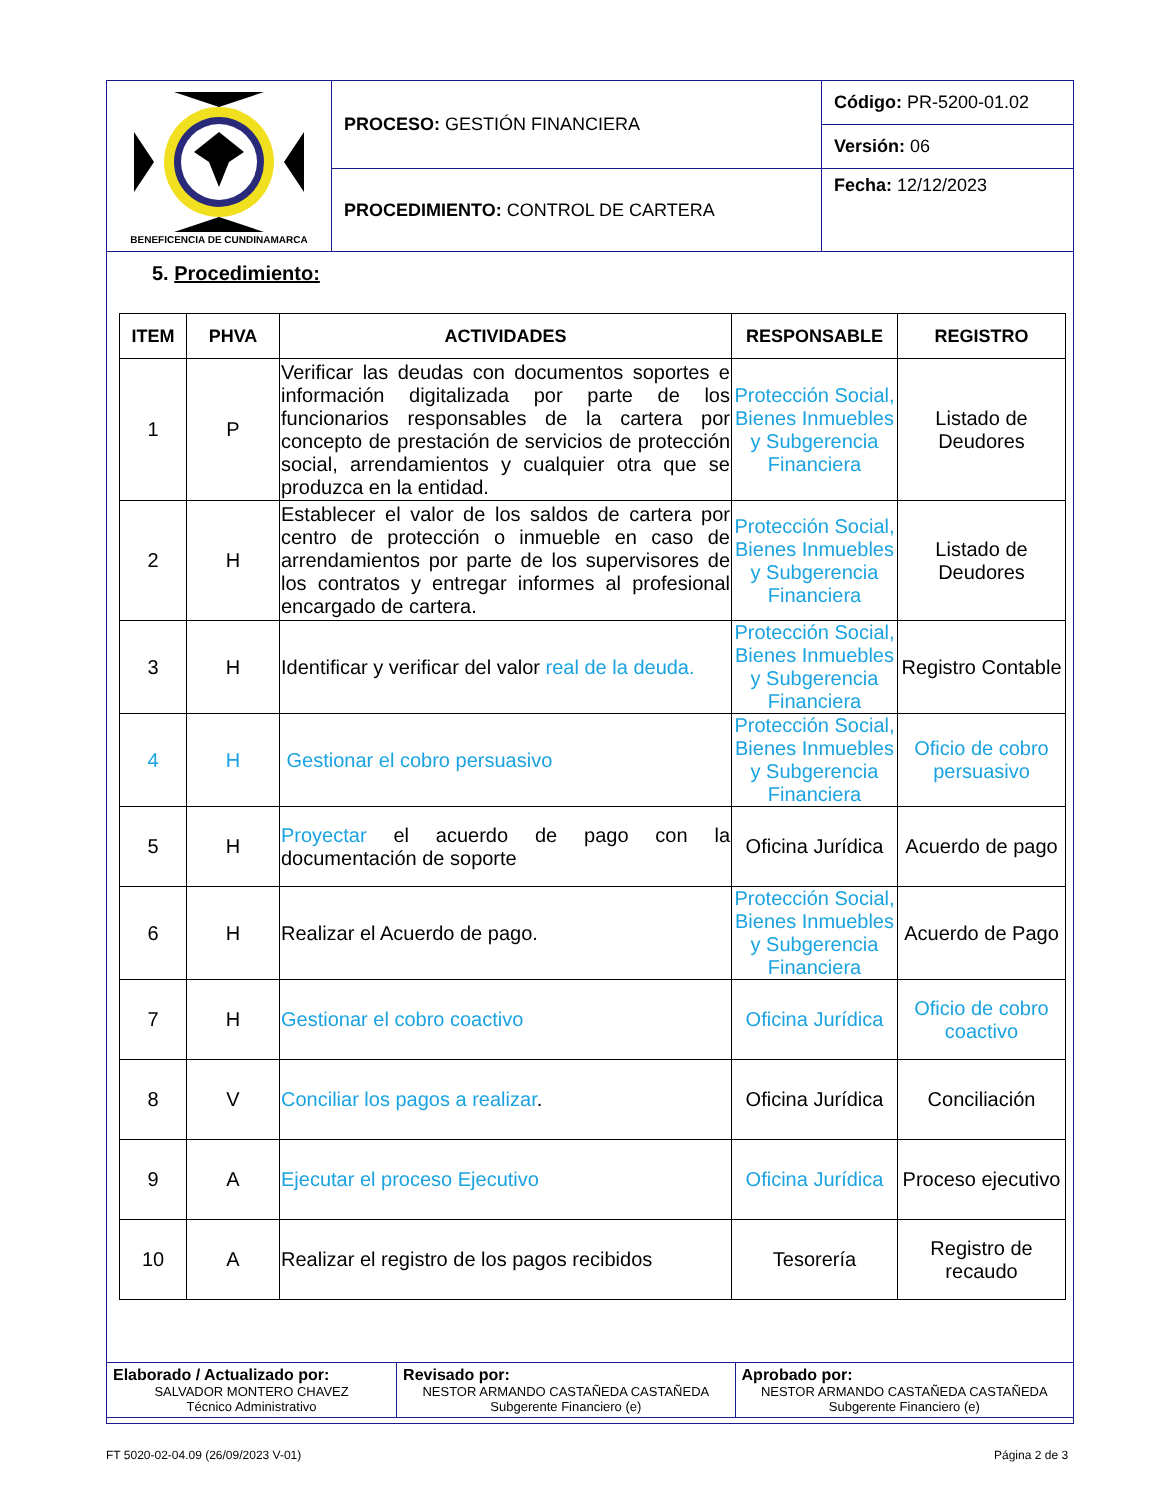| BENEFICENCIA DE CUNDINAMARCA | PROCESO: GESTIÓN FINANCIERA | Código: PR-5200-01.02 |
| | | Versión: 06 |
| | PROCEDIMIENTO: CONTROL DE CARTERA | Fecha: 12/12/2023 |
5. Procedimiento:
| ITEM | PHVA | ACTIVIDADES | RESPONSABLE | REGISTRO |
| --- | --- | --- | --- | --- |
| 1 | P | Verificar las deudas con documentos soportes e información digitalizada por parte de los funcionarios responsables de la cartera por concepto de prestación de servicios de protección social, arrendamientos y cualquier otra que se produzca en la entidad. | Protección Social, Bienes Inmuebles y Subgerencia Financiera | Listado de Deudores |
| 2 | H | Establecer el valor de los saldos de cartera por centro de protección o inmueble en caso de arrendamientos por parte de los supervisores de los contratos y entregar informes al profesional encargado de cartera. | Protección Social, Bienes Inmuebles y Subgerencia Financiera | Listado de Deudores |
| 3 | H | Identificar y verificar del valor real de la deuda. | Protección Social, Bienes Inmuebles y Subgerencia Financiera | Registro Contable |
| 4 | H | Gestionar el cobro persuasivo | Protección Social, Bienes Inmuebles y Subgerencia Financiera | Oficio de cobro persuasivo |
| 5 | H | Proyectar el acuerdo de pago con la documentación de soporte | Oficina Jurídica | Acuerdo de pago |
| 6 | H | Realizar el Acuerdo de pago. | Protección Social, Bienes Inmuebles y Subgerencia Financiera | Acuerdo de Pago |
| 7 | H | Gestionar el cobro coactivo | Oficina Jurídica | Oficio de cobro coactivo |
| 8 | V | Conciliar los pagos a realizar . | Oficina Jurídica | Conciliación |
| 9 | A | Ejecutar el proceso Ejecutivo | Oficina Jurídica | Proceso ejecutivo |
| 10 | A | Realizar el registro de los pagos recibidos | Tesorería | Registro de recaudo |
| Elaborado / Actualizado por: SALVADOR MONTERO CHAVEZ Técnico Administrativo | Revisado por: NESTOR ARMANDO CASTAÑEDA CASTAÑEDA Subgerente Financiero (e) | Aprobado por: NESTOR ARMANDO CASTAÑEDA CASTAÑEDA Subgerente Financiero (e) |
FT 5020-02-04.09 (26/09/2023 V-01)
Página 2 de 3